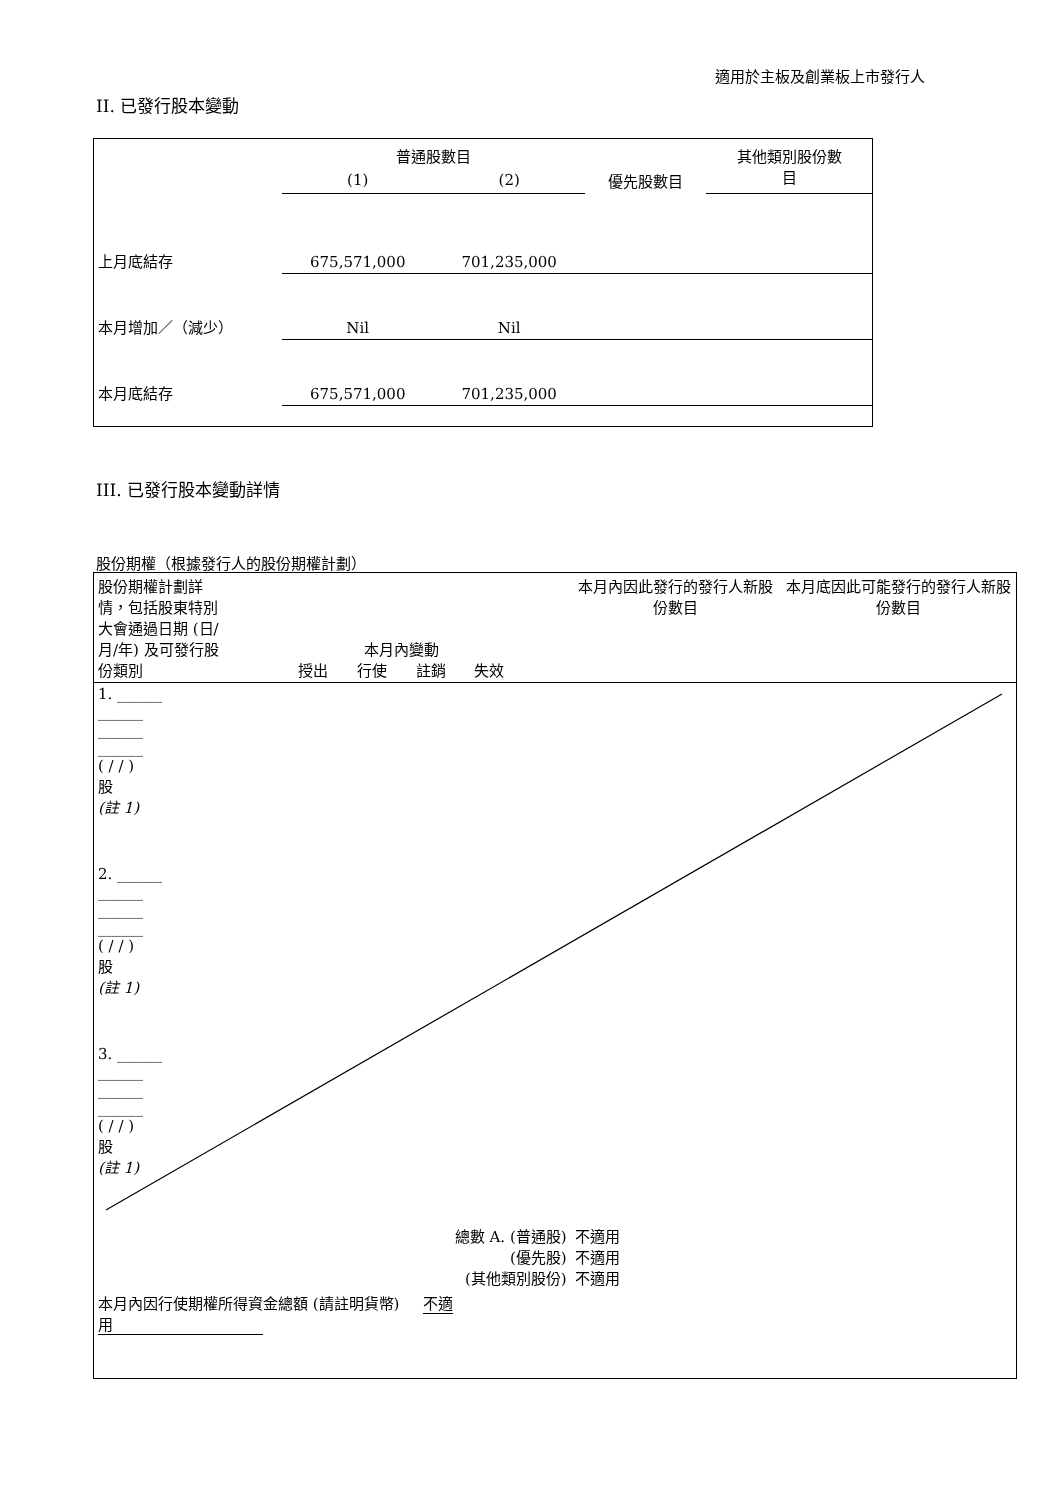適用於主板及創業板上市發行人
II. 已發行股本變動
| | 普通股數目 | | | 其他類別股份數 目 |
| | (1) | (2) | 優先股數目 | |
| 上月底結存 | 675,571,000 | 701,235,000 | | |
| 本月增加／（減少） | Nil | Nil | | |
| 本月底結存 | 675,571,000 | 701,235,000 | | |
III. 已發行股本變動詳情
股份期權（根據發行人的股份期權計劃）
| 股份期權計劃詳情，包括股東特別大會通過日期 (日/月/年) 及可發行股份類別 | 本月內變動 授出 行使 註銷 失效 | | | | 本月內因此發行的發行人新股份數目 | 本月底因此可能發行的發行人新股份數目 |
| 1. ______ ______ ______ ______ ( / / ) 股 (註 1) | | | | | | |
| 2. ______ ______ ______ ______ ( / / ) 股 (註 1) | | | | | | |
| 3. ______ ______ ______ ______ ( / / ) 股 (註 1) | | | | | | |
| 總數 A. (普通股) (優先股) (其他類別股份) | | | | | 不適用 不適用 不適用 | |
| 本月內因行使期權所得資金總額 (請註明貨幣) 不適用 | | | | | | |